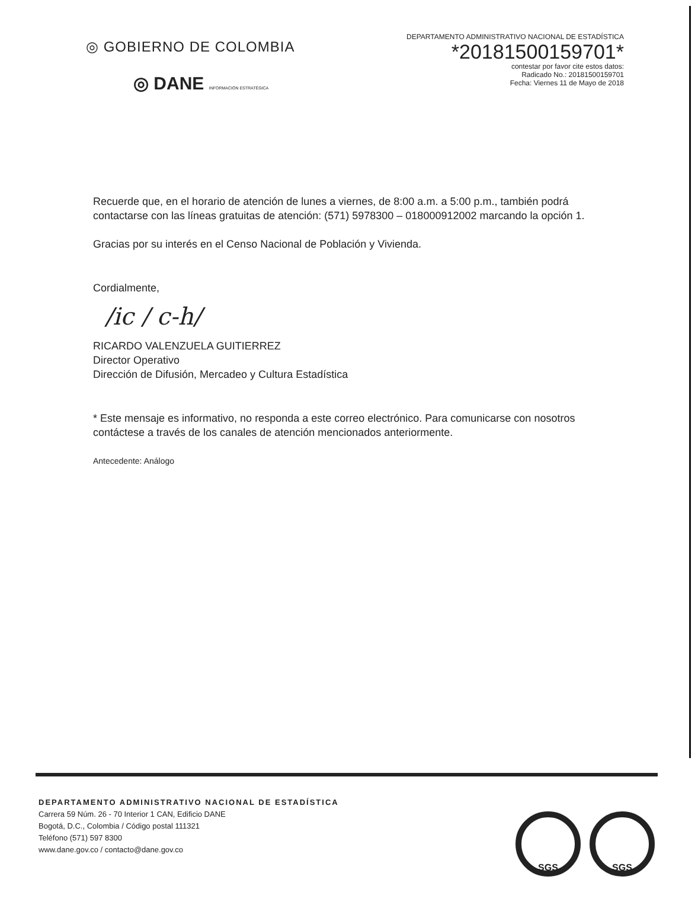◎ GOBIERNO DE COLOMBIA
◎ DANE INFORMACIÓN ESTRATÉGICA
DEPARTAMENTO ADMINISTRATIVO NACIONAL DE ESTADÍSTICA
*20181500159701*
contestar por favor cite estos datos:
Radicado No.: 20181500159701
Fecha: Viernes 11 de Mayo de 2018
Recuerde que, en el horario de atención de lunes a viernes, de 8:00 a.m. a 5:00 p.m., también podrá contactarse con las líneas gratuitas de atención: (571) 5978300 – 018000912002 marcando la opción 1.
Gracias por su interés en el Censo Nacional de Población y Vivienda.
Cordialmente,
/ic / c-h/
RICARDO VALENZUELA GUITIERREZ
Director Operativo
Dirección de Difusión, Mercadeo y Cultura Estadística
* Este mensaje es informativo, no responda a este correo electrónico. Para comunicarse con nosotros contáctese a través de los canales de atención mencionados anteriormente.
Antecedente: Análogo
DEPARTAMENTO ADMINISTRATIVO NACIONAL DE ESTADÍSTICA
Carrera 59 Núm. 26 - 70 Interior 1 CAN, Edificio DANE
Bogotá, D.C., Colombia / Código postal 111321
Teléfono (571) 597 8300
www.dane.gov.co / contacto@dane.gov.co
SGS SGS